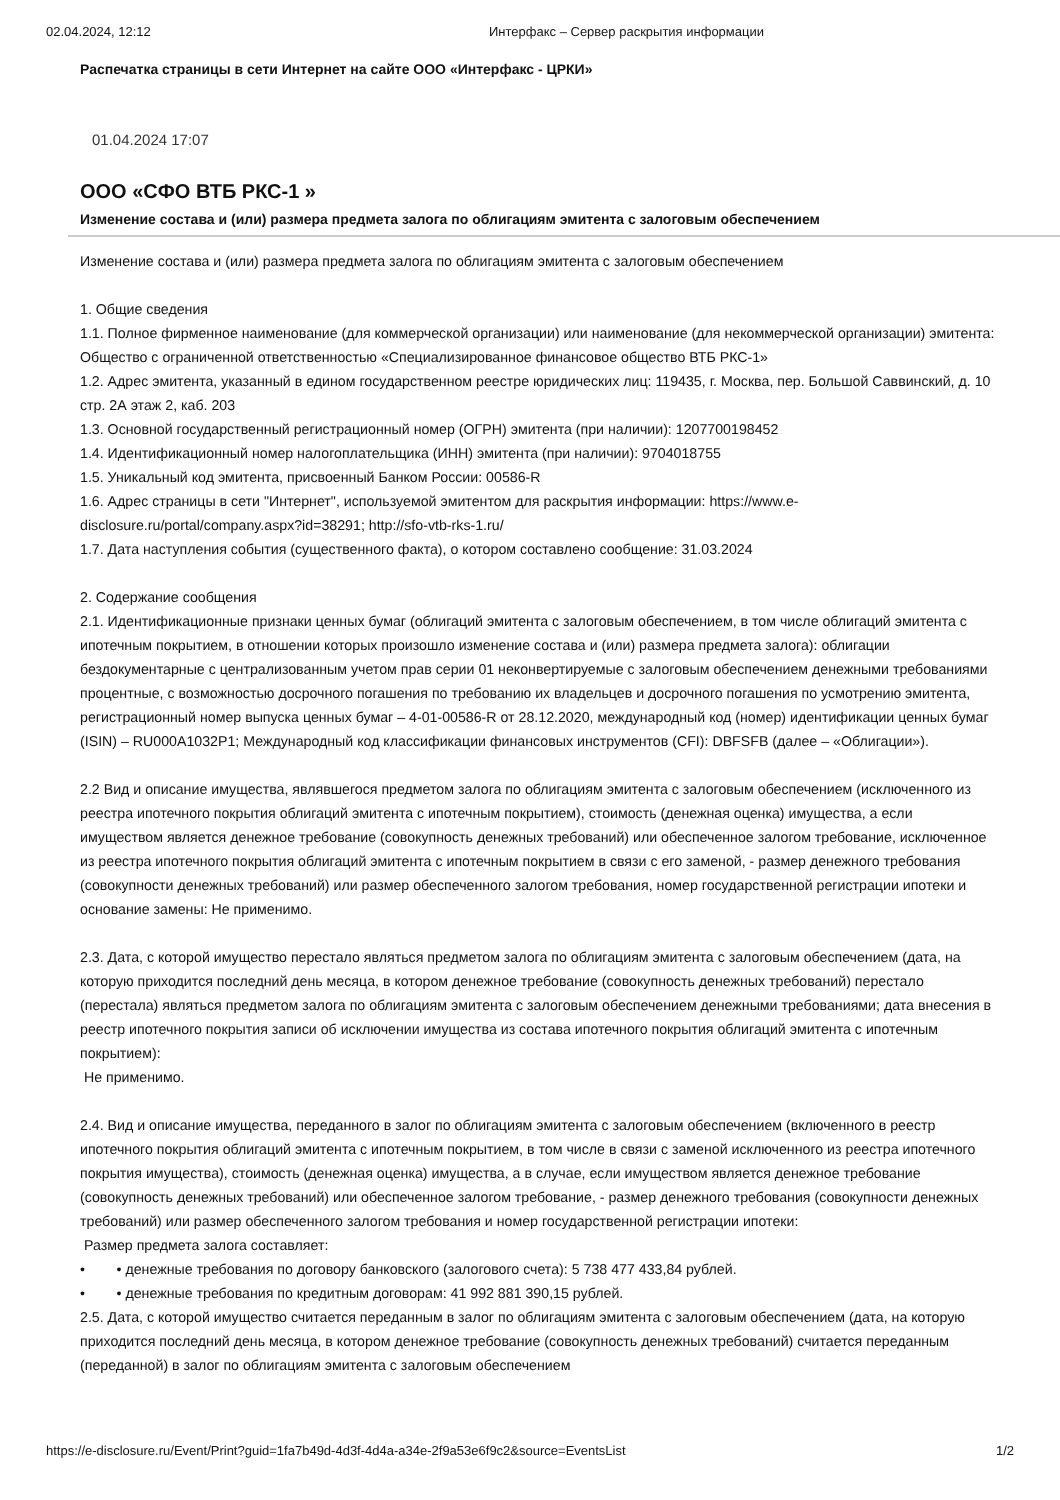02.04.2024, 12:12 Интерфакс – Сервер раскрытия информации
Распечатка страницы в сети Интернет на сайте ООО «Интерфакс - ЦРКИ»
01.04.2024 17:07
ООО «СФО ВТБ РКС-1 »
Изменение состава и (или) размера предмета залога по облигациям эмитента с залоговым обеспечением
Изменение состава и (или) размера предмета залога по облигациям эмитента с залоговым обеспечением
1. Общие сведения
1.1. Полное фирменное наименование (для коммерческой организации) или наименование (для некоммерческой организации) эмитента: Общество с ограниченной ответственностью «Специализированное финансовое общество ВТБ РКС-1»
1.2. Адрес эмитента, указанный в едином государственном реестре юридических лиц: 119435, г. Москва, пер. Большой Саввинский, д. 10 стр. 2А этаж 2, каб. 203
1.3. Основной государственный регистрационный номер (ОГРН) эмитента (при наличии): 1207700198452
1.4. Идентификационный номер налогоплательщика (ИНН) эмитента (при наличии): 9704018755
1.5. Уникальный код эмитента, присвоенный Банком России: 00586-R
1.6. Адрес страницы в сети "Интернет", используемой эмитентом для раскрытия информации: https://www.e-disclosure.ru/portal/company.aspx?id=38291; http://sfo-vtb-rks-1.ru/
1.7. Дата наступления события (существенного факта), о котором составлено сообщение: 31.03.2024
2. Содержание сообщения
2.1. Идентификационные признаки ценных бумаг (облигаций эмитента с залоговым обеспечением, в том числе облигаций эмитента с ипотечным покрытием, в отношении которых произошло изменение состава и (или) размера предмета залога): облигации бездокументарные с централизованным учетом прав серии 01 неконвертируемые с залоговым обеспечением денежными требованиями процентные, с возможностью досрочного погашения по требованию их владельцев и досрочного погашения по усмотрению эмитента, регистрационный номер выпуска ценных бумаг – 4-01-00586-R от 28.12.2020, международный код (номер) идентификации ценных бумаг (ISIN) – RU000A1032P1; Международный код классификации финансовых инструментов (CFI): DBFSFB (далее – «Облигации»).
2.2 Вид и описание имущества, являвшегося предметом залога по облигациям эмитента с залоговым обеспечением (исключенного из реестра ипотечного покрытия облигаций эмитента с ипотечным покрытием), стоимость (денежная оценка) имущества, а если имуществом является денежное требование (совокупность денежных требований) или обеспеченное залогом требование, исключенное из реестра ипотечного покрытия облигаций эмитента с ипотечным покрытием в связи с его заменой, - размер денежного требования (совокупности денежных требований) или размер обеспеченного залогом требования, номер государственной регистрации ипотеки и основание замены: Не применимо.
2.3. Дата, с которой имущество перестало являться предметом залога по облигациям эмитента с залоговым обеспечением (дата, на которую приходится последний день месяца, в котором денежное требование (совокупность денежных требований) перестало (перестала) являться предметом залога по облигациям эмитента с залоговым обеспечением денежными требованиями; дата внесения в реестр ипотечного покрытия записи об исключении имущества из состава ипотечного покрытия облигаций эмитента с ипотечным покрытием):
Не применимо.
2.4. Вид и описание имущества, переданного в залог по облигациям эмитента с залоговым обеспечением (включенного в реестр ипотечного покрытия облигаций эмитента с ипотечным покрытием, в том числе в связи с заменой исключенного из реестра ипотечного покрытия имущества), стоимость (денежная оценка) имущества, а в случае, если имуществом является денежное требование (совокупность денежных требований) или обеспеченное залогом требование, - размер денежного требования (совокупности денежных требований) или размер обеспеченного залогом требования и номер государственной регистрации ипотеки:
Размер предмета залога составляет:
• • денежные требования по договору банковского (залогового счета): 5 738 477 433,84 рублей.
• • денежные требования по кредитным договорам: 41 992 881 390,15 рублей.
2.5. Дата, с которой имущество считается переданным в залог по облигациям эмитента с залоговым обеспечением (дата, на которую приходится последний день месяца, в котором денежное требование (совокупность денежных требований) считается переданным (переданной) в залог по облигациям эмитента с залоговым обеспечением
https://e-disclosure.ru/Event/Print?guid=1fa7b49d-4d3f-4d4a-a34e-2f9a53e6f9c2&source=EventsList 1/2